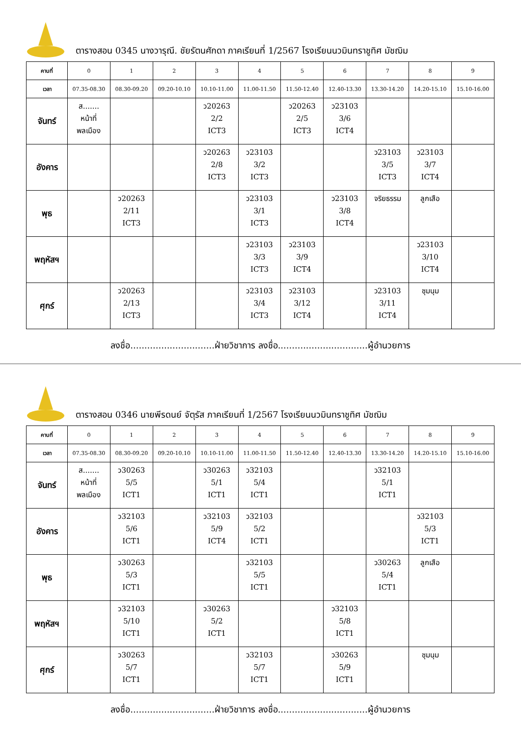ตารางสอน 0345 นางวารุณี. ชัยรัตนศักดา ภาคเรียนที่ 1/2567 โรงเรียนนวมินทราชูทิศ มัชฌิม
| คาบที่ | 0 | 1 | 2 | 3 | 4 | 5 | 6 | 7 | 8 | 9 |
| เวลา | 07.35-08.30 | 08.30-09.20 | 09.20-10.10 | 10.10-11.00 | 11.00-11.50 | 11.50-12.40 | 12.40-13.30 | 13.30-14.20 | 14.20-15.10 | 15.10-16.00 |
| จันทร์ | ส....... หน้าที่ พลเมือง | | | ว20263 2/2 ICT3 | | ว20263 2/5 ICT3 | ว23103 3/6 ICT4 | | | |
| อังคาร | | | | ว20263 2/8 ICT3 | ว23103 3/2 ICT3 | | | ว23103 3/5 ICT3 | ว23103 3/7 ICT4 | |
| พุธ | | ว20263 2/11 ICT3 | | | ว23103 3/1 ICT3 | | ว23103 3/8 ICT4 | จริยธรรม | ลูกเสือ | |
| พฤหัสฯ | | | | | ว23103 3/3 ICT3 | ว23103 3/9 ICT4 | | | ว23103 3/10 ICT4 | |
| ศุกร์ | | ว20263 2/13 ICT3 | | | ว23103 3/4 ICT3 | ว23103 3/12 ICT4 | | ว23103 3/11 ICT4 | ชุมนุม | |
ลงชื่อ..............................ฝ่ายวิชาการ ลงชื่อ................................ผู้อำนวยการ
ตารางสอน 0346 นายพีรดนย์ จัตุรัส ภาคเรียนที่ 1/2567 โรงเรียนนวมินทราชูทิศ มัชฌิม
| คาบที่ | 0 | 1 | 2 | 3 | 4 | 5 | 6 | 7 | 8 | 9 |
| เวลา | 07.35-08.30 | 08.30-09.20 | 09.20-10.10 | 10.10-11.00 | 11.00-11.50 | 11.50-12.40 | 12.40-13.30 | 13.30-14.20 | 14.20-15.10 | 15.10-16.00 |
| จันทร์ | ส....... หน้าที่ พลเมือง | ว30263 5/5 ICT1 | | ว30263 5/1 ICT1 | ว32103 5/4 ICT1 | | | ว32103 5/1 ICT1 | | |
| อังคาร | | ว32103 5/6 ICT1 | | ว32103 5/9 ICT4 | ว32103 5/2 ICT1 | | | | ว32103 5/3 ICT1 | |
| พุธ | | ว30263 5/3 ICT1 | | | ว32103 5/5 ICT1 | | | ว30263 5/4 ICT1 | ลูกเสือ | |
| พฤหัสฯ | | ว32103 5/10 ICT1 | | ว30263 5/2 ICT1 | | | ว32103 5/8 ICT1 | | | |
| ศุกร์ | | ว30263 5/7 ICT1 | | | ว32103 5/7 ICT1 | | ว30263 5/9 ICT1 | | ชุมนุม | |
ลงชื่อ..............................ฝ่ายวิชาการ ลงชื่อ................................ผู้อำนวยการ